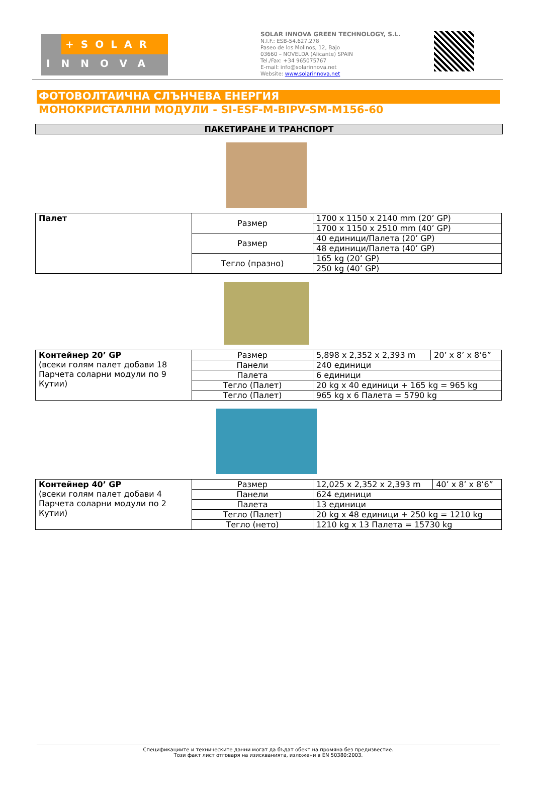+SOLAR
INNOVA
SOLAR INNOVA GREEN TECHNOLOGY, S.L.
N.I.F.: ESB-54.627.278
Paseo de los Molinos, 12, Bajo
03660 – NOVELDA (Alicante) SPAIN
Tel./Fax: +34 965075767
E-mail: info@solarinnova.net
Website: www.solarinnova.net
ФОТОВОЛТАИЧНА СЛЪНЧЕВА ЕНЕРГИЯ
МОНОКРИСТАЛНИ МОДУЛИ - SI-ESF-M-BIPV-SM-M156-60
ПАКЕТИРАНЕ И ТРАНСПОРТ
| Палет | Размер | 1700 x 1150 x 2140 mm (20’ GP) |
| | | 1700 x 1150 x 2510 mm (40’ GP) |
| | Размер | 40 единици/Палета (20’ GP) |
| | | 48 единици/Палета (40’ GP) |
| | Тегло (празно) | 165 kg (20’ GP) |
| | | 250 kg (40’ GP) |
| Контейнер 20’ GP (всеки голям палет добави 18 Парчета соларни модули по 9 Кутии) | Размер | 5,898 x 2,352 x 2,393 m | 20’ x 8’ x 8’6” |
| | Панели | 240 единици | |
| | Палета | 6 единици | |
| | Тегло (Палет) | 20 kg x 40 единици + 165 kg = 965 kg | |
| | Тегло (Палет) | 965 kg x 6 Палета = 5790 kg | |
| Контейнер 40’ GP (всеки голям палет добави 4 Парчета соларни модули по 2 Кутии) | Размер | 12,025 x 2,352 x 2,393 m | 40’ x 8’ x 8’6” |
| | Панели | 624 единици | |
| | Палета | 13 единици | |
| | Тегло (Палет) | 20 kg x 48 единици + 250 kg = 1210 kg | |
| | Тегло (нето) | 1210 kg x 13 Палета = 15730 kg | |
Спецификациите и техническите данни могат да бъдат обект на промяна без предизвестие.
Този факт лист отговаря на изискванията, изложени в EN 50380:2003.